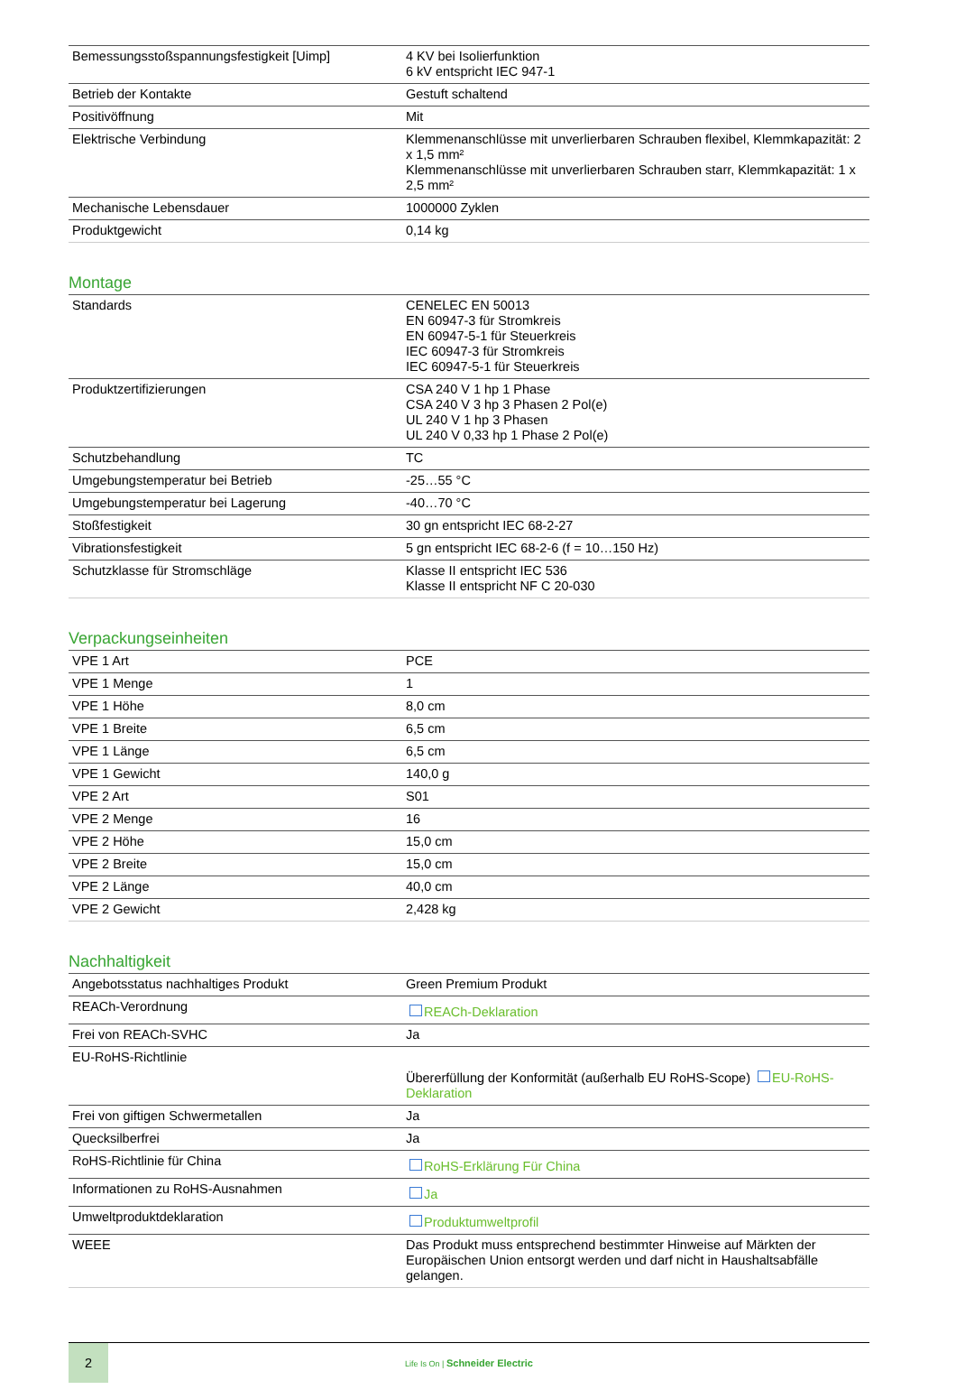| Bemessungsstoßspannungsfestigkeit [Uimp] | 4 KV bei Isolierfunktion 6 kV entspricht IEC 947-1 |
| Betrieb der Kontakte | Gestuft schaltend |
| Positivöffnung | Mit |
| Elektrische Verbindung | Klemmenanschlüsse mit unverlierbaren Schrauben flexibel, Klemmkapazität: 2 x 1,5 mm² Klemmenanschlüsse mit unverlierbaren Schrauben starr, Klemmkapazität: 1 x 2,5 mm² |
| Mechanische Lebensdauer | 1000000 Zyklen |
| Produktgewicht | 0,14 kg |
Montage
| Standards | CENELEC EN 50013 EN 60947-3 für Stromkreis EN 60947-5-1 für Steuerkreis IEC 60947-3 für Stromkreis IEC 60947-5-1 für Steuerkreis |
| Produktzertifizierungen | CSA 240 V 1 hp 1 Phase CSA 240 V 3 hp 3 Phasen 2 Pol(e) UL 240 V 1 hp 3 Phasen UL 240 V 0,33 hp 1 Phase 2 Pol(e) |
| Schutzbehandlung | TC |
| Umgebungstemperatur bei Betrieb | -25…55 °C |
| Umgebungstemperatur bei Lagerung | -40…70 °C |
| Stoßfestigkeit | 30 gn entspricht IEC 68-2-27 |
| Vibrationsfestigkeit | 5 gn entspricht IEC 68-2-6 (f = 10…150 Hz) |
| Schutzklasse für Stromschläge | Klasse II entspricht IEC 536 Klasse II entspricht NF C 20-030 |
Verpackungseinheiten
| VPE 1 Art | PCE |
| VPE 1 Menge | 1 |
| VPE 1 Höhe | 8,0 cm |
| VPE 1 Breite | 6,5 cm |
| VPE 1 Länge | 6,5 cm |
| VPE 1 Gewicht | 140,0 g |
| VPE 2 Art | S01 |
| VPE 2 Menge | 16 |
| VPE 2 Höhe | 15,0 cm |
| VPE 2 Breite | 15,0 cm |
| VPE 2 Länge | 40,0 cm |
| VPE 2 Gewicht | 2,428 kg |
Nachhaltigkeit
| Angebotsstatus nachhaltiges Produkt | Green Premium Produkt |
| REACh-Verordnung | REACh-Deklaration |
| Frei von REACh-SVHC | Ja |
| EU-RoHS-Richtlinie | Übererfüllung der Konformität (außerhalb EU RoHS-Scope) EU-RoHS-Deklaration |
| Frei von giftigen Schwermetallen | Ja |
| Quecksilberfrei | Ja |
| RoHS-Richtlinie für China | RoHS-Erklärung Für China |
| Informationen zu RoHS-Ausnahmen | Ja |
| Umweltproduktdeklaration | Produktumweltprofil |
| WEEE | Das Produkt muss entsprechend bestimmter Hinweise auf Märkten der Europäischen Union entsorgt werden und darf nicht in Haushaltsabfälle gelangen. |
2
Life Is On | Schneider Electric